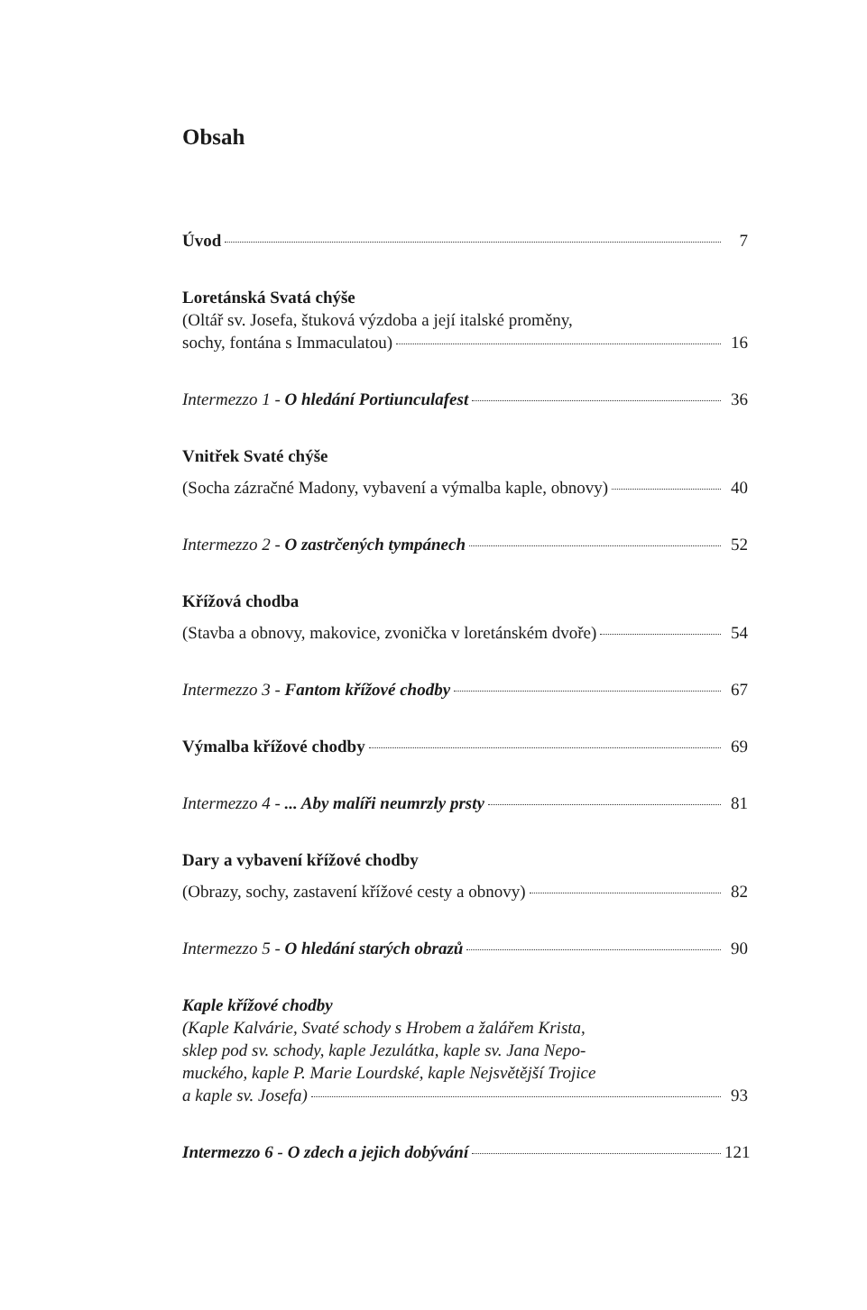Obsah
Úvod 7
Loretánská Svatá chýše
(Oltář sv. Josefa, štuková výzdoba a její italské proměny,
sochy, fontána s Immaculatou) 16
Intermezzo 1 - O hledání Portiunculafest 36
Vnitřek Svaté chýše
(Socha zázračné Madony, vybavení a výmalba kaple, obnovy) 40
Intermezzo 2 - O zastrčených tympánech 52
Křížová chodba
(Stavba a obnovy, makovice, zvonička v loretánském dvoře) 54
Intermezzo 3 - Fantom křížové chodby 67
Výmalba křížové chodby 69
Intermezzo 4 - ... Aby malíři neumrzly prsty 81
Dary a vybavení křížové chodby
(Obrazy, sochy, zastavení křížové cesty a obnovy) 82
Intermezzo 5 - O hledání starých obrazů 90
Kaple křížové chodby
(Kaple Kalvárie, Svaté schody s Hrobem a žalářem Krista,
sklep pod sv. schody, kaple Jezulátka, kaple sv. Jana Nepo-
muckého, kaple P. Marie Lourdské, kaple Nejsvětější Trojice
a kaple sv. Josefa) 93
Intermezzo 6 - O zdech a jejich dobývání 121